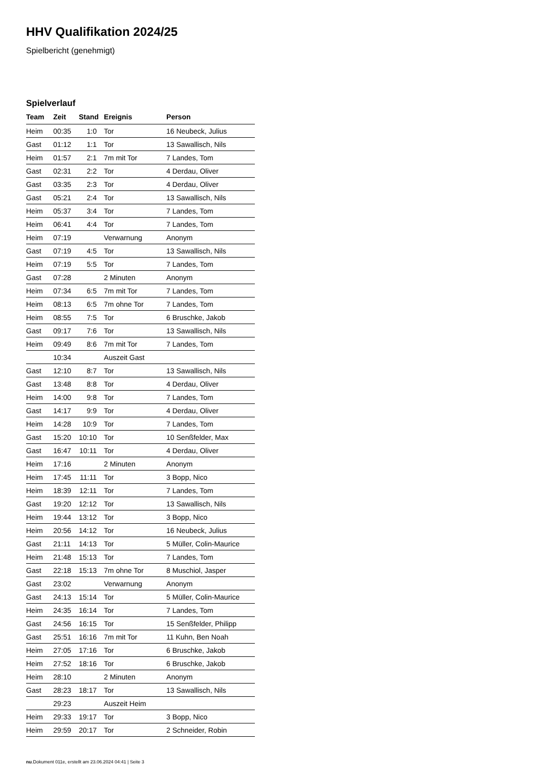HHV Qualifikation 2024/25
Spielbericht (genehmigt)
Spielverlauf
| Team | Zeit | Stand | Ereignis | Person |
| --- | --- | --- | --- | --- |
| Heim | 00:35 | 1:0 | Tor | 16 Neubeck, Julius |
| Gast | 01:12 | 1:1 | Tor | 13 Sawallisch, Nils |
| Heim | 01:57 | 2:1 | 7m mit Tor | 7 Landes, Tom |
| Gast | 02:31 | 2:2 | Tor | 4 Derdau, Oliver |
| Gast | 03:35 | 2:3 | Tor | 4 Derdau, Oliver |
| Gast | 05:21 | 2:4 | Tor | 13 Sawallisch, Nils |
| Heim | 05:37 | 3:4 | Tor | 7 Landes, Tom |
| Heim | 06:41 | 4:4 | Tor | 7 Landes, Tom |
| Heim | 07:19 | | Verwarnung | Anonym |
| Gast | 07:19 | 4:5 | Tor | 13 Sawallisch, Nils |
| Heim | 07:19 | 5:5 | Tor | 7 Landes, Tom |
| Gast | 07:28 | | 2 Minuten | Anonym |
| Heim | 07:34 | 6:5 | 7m mit Tor | 7 Landes, Tom |
| Heim | 08:13 | 6:5 | 7m ohne Tor | 7 Landes, Tom |
| Heim | 08:55 | 7:5 | Tor | 6 Bruschke, Jakob |
| Gast | 09:17 | 7:6 | Tor | 13 Sawallisch, Nils |
| Heim | 09:49 | 8:6 | 7m mit Tor | 7 Landes, Tom |
| | 10:34 | | Auszeit Gast | |
| Gast | 12:10 | 8:7 | Tor | 13 Sawallisch, Nils |
| Gast | 13:48 | 8:8 | Tor | 4 Derdau, Oliver |
| Heim | 14:00 | 9:8 | Tor | 7 Landes, Tom |
| Gast | 14:17 | 9:9 | Tor | 4 Derdau, Oliver |
| Heim | 14:28 | 10:9 | Tor | 7 Landes, Tom |
| Gast | 15:20 | 10:10 | Tor | 10 Senßfelder, Max |
| Gast | 16:47 | 10:11 | Tor | 4 Derdau, Oliver |
| Heim | 17:16 | | 2 Minuten | Anonym |
| Heim | 17:45 | 11:11 | Tor | 3 Bopp, Nico |
| Heim | 18:39 | 12:11 | Tor | 7 Landes, Tom |
| Gast | 19:20 | 12:12 | Tor | 13 Sawallisch, Nils |
| Heim | 19:44 | 13:12 | Tor | 3 Bopp, Nico |
| Heim | 20:56 | 14:12 | Tor | 16 Neubeck, Julius |
| Gast | 21:11 | 14:13 | Tor | 5 Müller, Colin-Maurice |
| Heim | 21:48 | 15:13 | Tor | 7 Landes, Tom |
| Gast | 22:18 | 15:13 | 7m ohne Tor | 8 Muschiol, Jasper |
| Gast | 23:02 | | Verwarnung | Anonym |
| Gast | 24:13 | 15:14 | Tor | 5 Müller, Colin-Maurice |
| Heim | 24:35 | 16:14 | Tor | 7 Landes, Tom |
| Gast | 24:56 | 16:15 | Tor | 15 Senßfelder, Philipp |
| Gast | 25:51 | 16:16 | 7m mit Tor | 11 Kuhn, Ben Noah |
| Heim | 27:05 | 17:16 | Tor | 6 Bruschke, Jakob |
| Heim | 27:52 | 18:16 | Tor | 6 Bruschke, Jakob |
| Heim | 28:10 | | 2 Minuten | Anonym |
| Gast | 28:23 | 18:17 | Tor | 13 Sawallisch, Nils |
| | 29:23 | | Auszeit Heim | |
| Heim | 29:33 | 19:17 | Tor | 3 Bopp, Nico |
| Heim | 29:59 | 20:17 | Tor | 2 Schneider, Robin |
nu.Dokument 011e, erstellt am 23.06.2024 04:41 | Seite 3